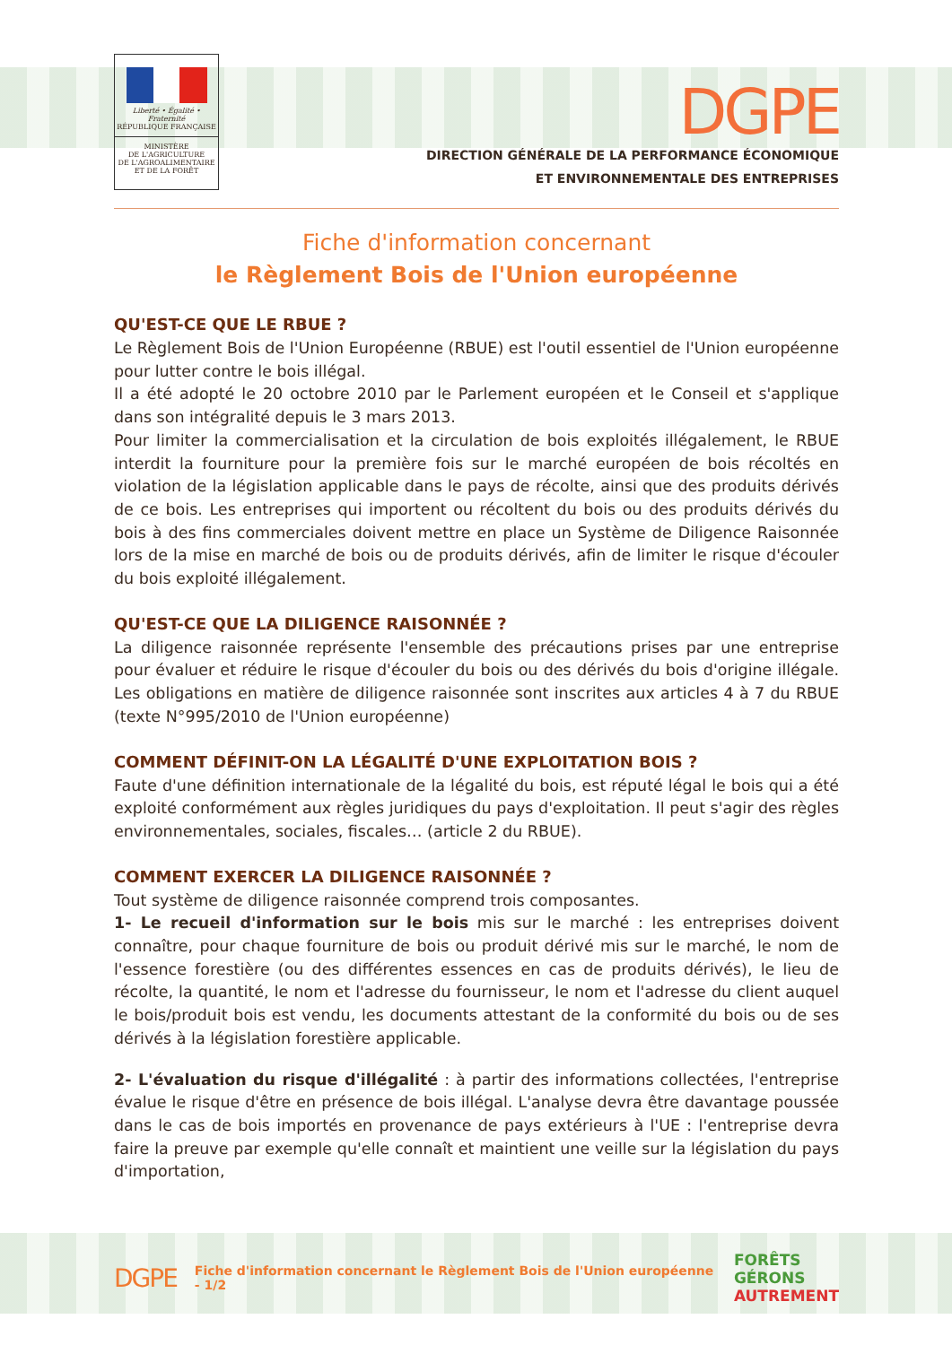Liberté • Égalité • Fraternité
RÉPUBLIQUE FRANÇAISE
MINISTÈRE
DE L'AGRICULTURE
DE L'AGROALIMENTAIRE
ET DE LA FORÊT
DGPE
DIRECTION GÉNÉRALE DE LA PERFORMANCE ÉCONOMIQUE
ET ENVIRONNEMENTALE DES ENTREPRISES
Fiche d'information concernant
le Règlement Bois de l'Union européenne
QU'EST-CE QUE LE RBUE ?
Le Règlement Bois de l'Union Européenne (RBUE) est l'outil essentiel de l'Union européenne pour lutter contre le bois illégal.
Il a été adopté le 20 octobre 2010 par le Parlement européen et le Conseil et s'applique dans son intégralité depuis le 3 mars 2013.
Pour limiter la commercialisation et la circulation de bois exploités illégalement, le RBUE interdit la fourniture pour la première fois sur le marché européen de bois récoltés en violation de la législation applicable dans le pays de récolte, ainsi que des produits dérivés de ce bois. Les entreprises qui importent ou récoltent du bois ou des produits dérivés du bois à des fins commerciales doivent mettre en place un Système de Diligence Raisonnée lors de la mise en marché de bois ou de produits dérivés, afin de limiter le risque d'écouler du bois exploité illégalement.
QU'EST-CE QUE LA DILIGENCE RAISONNÉE ?
La diligence raisonnée représente l'ensemble des précautions prises par une entreprise pour évaluer et réduire le risque d'écouler du bois ou des dérivés du bois d'origine illégale. Les obligations en matière de diligence raisonnée sont inscrites aux articles 4 à 7 du RBUE (texte N°995/2010 de l'Union européenne)
COMMENT DÉFINIT-ON LA LÉGALITÉ D'UNE EXPLOITATION BOIS ?
Faute d'une définition internationale de la légalité du bois, est réputé légal le bois qui a été exploité conformément aux règles juridiques du pays d'exploitation. Il peut s'agir des règles environnementales, sociales, fiscales… (article 2 du RBUE).
COMMENT EXERCER LA DILIGENCE RAISONNÉE ?
Tout système de diligence raisonnée comprend trois composantes.
1- Le recueil d'information sur le bois mis sur le marché : les entreprises doivent connaître, pour chaque fourniture de bois ou produit dérivé mis sur le marché, le nom de l'essence forestière (ou des différentes essences en cas de produits dérivés), le lieu de récolte, la quantité, le nom et l'adresse du fournisseur, le nom et l'adresse du client auquel le bois/produit bois est vendu, les documents attestant de la conformité du bois ou de ses dérivés à la législation forestière applicable.
2- L'évaluation du risque d'illégalité : à partir des informations collectées, l'entreprise évalue le risque d'être en présence de bois illégal. L'analyse devra être davantage poussée dans le cas de bois importés en provenance de pays extérieurs à l'UE : l'entreprise devra faire la preuve par exemple qu'elle connaît et maintient une veille sur la législation du pays d'importation,
DGPE Fiche d'information concernant le Règlement Bois de l'Union européenne - 1/2 FORÊTS
GÉRONS
AUTREMENT